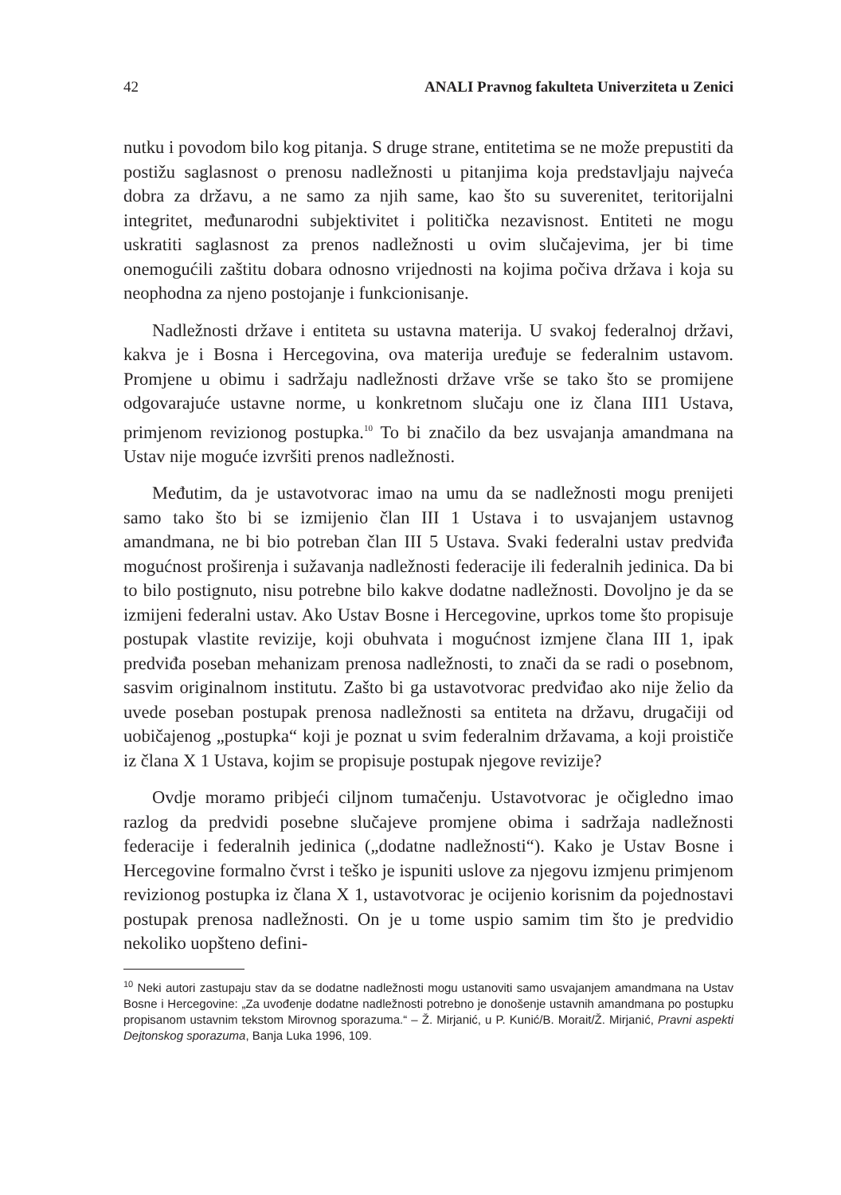42 ANALI Pravnog fakulteta Univerziteta u Zenici
nutku i povodom bilo kog pitanja. S druge strane, entitetima se ne može prepustiti da postižu saglasnost o prenosu nadležnosti u pitanjima koja predstavljaju najveća dobra za državu, a ne samo za njih same, kao što su suverenitet, teritorijalni integritet, međunarodni subjektivitet i politička nezavisnost. Entiteti ne mogu uskratiti saglasnost za prenos nadležnosti u ovim slučajevima, jer bi time onemogućili zaštitu dobara odnosno vrijednosti na kojima počiva država i koja su neophodna za njeno postojanje i funkcionisanje.
Nadležnosti države i entiteta su ustavna materija. U svakoj federalnoj državi, kakva je i Bosna i Hercegovina, ova materija uređuje se federalnim ustavom. Promjene u obimu i sadržaju nadležnosti države vrše se tako što se promijene odgovarajuće ustavne norme, u konkretnom slučaju one iz člana III1 Ustava, primjenom revizionog postupka.<sup>10</sup> To bi značilo da bez usvajanja amandmana na Ustav nije moguće izvršiti prenos nadležnosti.
Međutim, da je ustavotvorac imao na umu da se nadležnosti mogu prenijeti samo tako što bi se izmijenio član III 1 Ustava i to usvajanjem ustavnog amandmana, ne bi bio potreban član III 5 Ustava. Svaki federalni ustav predviđa mogućnost proširenja i sužavanja nadležnosti federacije ili federalnih jedinica. Da bi to bilo postignuto, nisu potrebne bilo kakve dodatne nadležnosti. Dovoljno je da se izmijeni federalni ustav. Ako Ustav Bosne i Hercegovine, uprkos tome što propisuje postupak vlastite revizije, koji obuhvata i mogućnost izmjene člana III 1, ipak predviđa poseban mehanizam prenosa nadležnosti, to znači da se radi o posebnom, sasvim originalnom institutu. Zašto bi ga ustavotvorac predviđao ako nije želio da uvede poseban postupak prenosa nadležnosti sa entiteta na državu, drugačiji od uobičajenog „postupka“ koji je poznat u svim federalnim državama, a koji proističe iz člana X 1 Ustava, kojim se propisuje postupak njegove revizije?
Ovdje moramo pribjeći ciljnom tumačenju. Ustavotvorac je očigledno imao razlog da predvidi posebne slučajeve promjene obima i sadržaja nadležnosti federacije i federalnih jedinica („dodatne nadležnosti“). Kako je Ustav Bosne i Hercegovine formalno čvrst i teško je ispuniti uslove za njegovu izmjenu primjenom revizionog postupka iz člana X 1, ustavotvorac je ocijenio korisnim da pojednostavi postupak prenosa nadležnosti. On je u tome uspio samim tim što je predvidio nekoliko uopšteno defini-
<sup>10</sup> Neki autori zastupaju stav da se dodatne nadležnosti mogu ustanoviti samo usvajanjem amandmana na Ustav Bosne i Hercegovine: „Za uvođenje dodatne nadležnosti potrebno je donošenje ustavnih amandmana po postupku propisanom ustavnim tekstom Mirovnog sporazuma.“ – Ž. Mirjanić, u P. Kunić/B. Morait/Ž. Mirjanić, Pravni aspekti Dejtonskog sporazuma, Banja Luka 1996, 109.